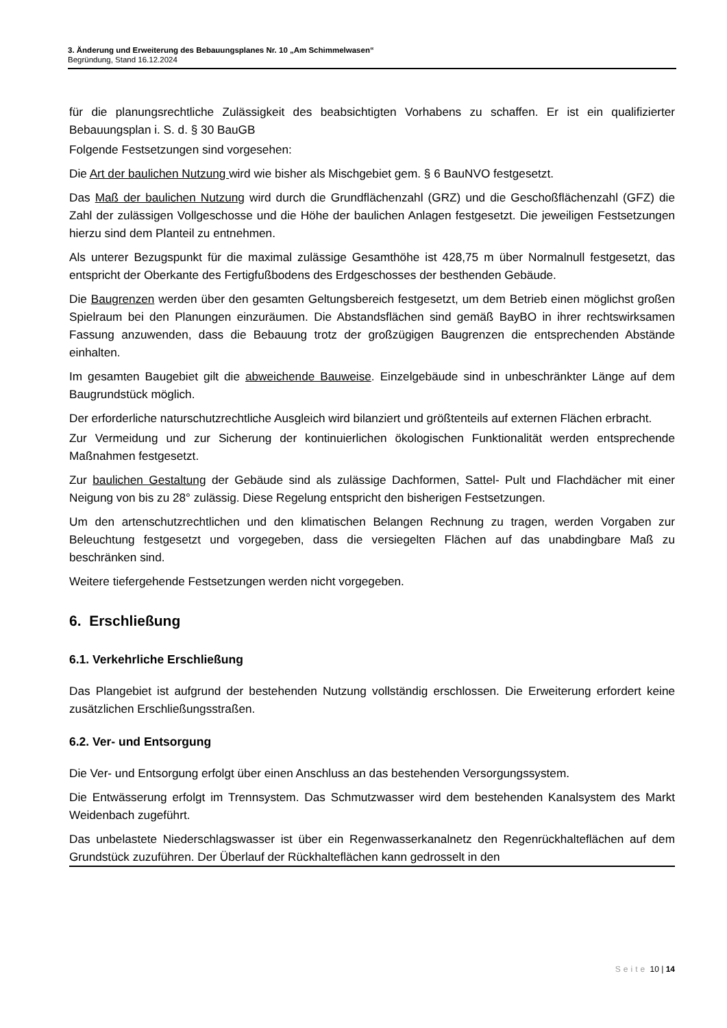3. Änderung und Erweiterung des Bebauungsplanes Nr. 10 „Am Schimmelwasen“
Begründung, Stand 16.12.2024
für die planungsrechtliche Zulässigkeit des beabsichtigten Vorhabens zu schaffen. Er ist ein qualifizierter Bebauungsplan i. S. d. § 30 BauGB
Folgende Festsetzungen sind vorgesehen:
Die Art der baulichen Nutzung wird wie bisher als Mischgebiet gem. § 6 BauNVO festgesetzt.
Das Maß der baulichen Nutzung wird durch die Grundflächenzahl (GRZ) und die Geschoßflächenzahl (GFZ) die Zahl der zulässigen Vollgeschosse und die Höhe der baulichen Anlagen festgesetzt. Die jeweiligen Festsetzungen hierzu sind dem Planteil zu entnehmen.
Als unterer Bezugspunkt für die maximal zulässige Gesamthöhe ist 428,75 m über Normalnull festgesetzt, das entspricht der Oberkante des Fertigfußbodens des Erdgeschosses der besthenden Gebäude.
Die Baugrenzen werden über den gesamten Geltungsbereich festgesetzt, um dem Betrieb einen möglichst großen Spielraum bei den Planungen einzuräumen. Die Abstandsflächen sind gemäß BayBO in ihrer rechtswirksamen Fassung anzuwenden, dass die Bebauung trotz der großzügigen Baugrenzen die entsprechenden Abstände einhalten.
Im gesamten Baugebiet gilt die abweichende Bauweise. Einzelgebäude sind in unbeschränkter Länge auf dem Baugrundstück möglich.
Der erforderliche naturschutzrechtliche Ausgleich wird bilanziert und größtenteils auf externen Flächen erbracht.
Zur Vermeidung und zur Sicherung der kontinuierlichen ökologischen Funktionalität werden entsprechende Maßnahmen festgesetzt.
Zur baulichen Gestaltung der Gebäude sind als zulässige Dachformen, Sattel- Pult und Flachdächer mit einer Neigung von bis zu 28° zulässig. Diese Regelung entspricht den bisherigen Festsetzungen.
Um den artenschutzrechtlichen und den klimatischen Belangen Rechnung zu tragen, werden Vorgaben zur Beleuchtung festgesetzt und vorgegeben, dass die versiegelten Flächen auf das unabdingbare Maß zu beschränken sind.
Weitere tiefergehende Festsetzungen werden nicht vorgegeben.
6. Erschließung
6.1. Verkehrliche Erschließung
Das Plangebiet ist aufgrund der bestehenden Nutzung vollständig erschlossen. Die Erweiterung erfordert keine zusätzlichen Erschließungsstraßen.
6.2. Ver- und Entsorgung
Die Ver- und Entsorgung erfolgt über einen Anschluss an das bestehenden Versorgungssystem.
Die Entwässerung erfolgt im Trennsystem. Das Schmutzwasser wird dem bestehenden Kanalsystem des Markt Weidenbach zugeführt.
Das unbelastete Niederschlagswasser ist über ein Regenwasserkanalnetz den Regenrückhalteflächen auf dem Grundstück zuzuführen. Der Überlauf der Rückhalteflächen kann gedrosselt in den
Seite 10 | 14